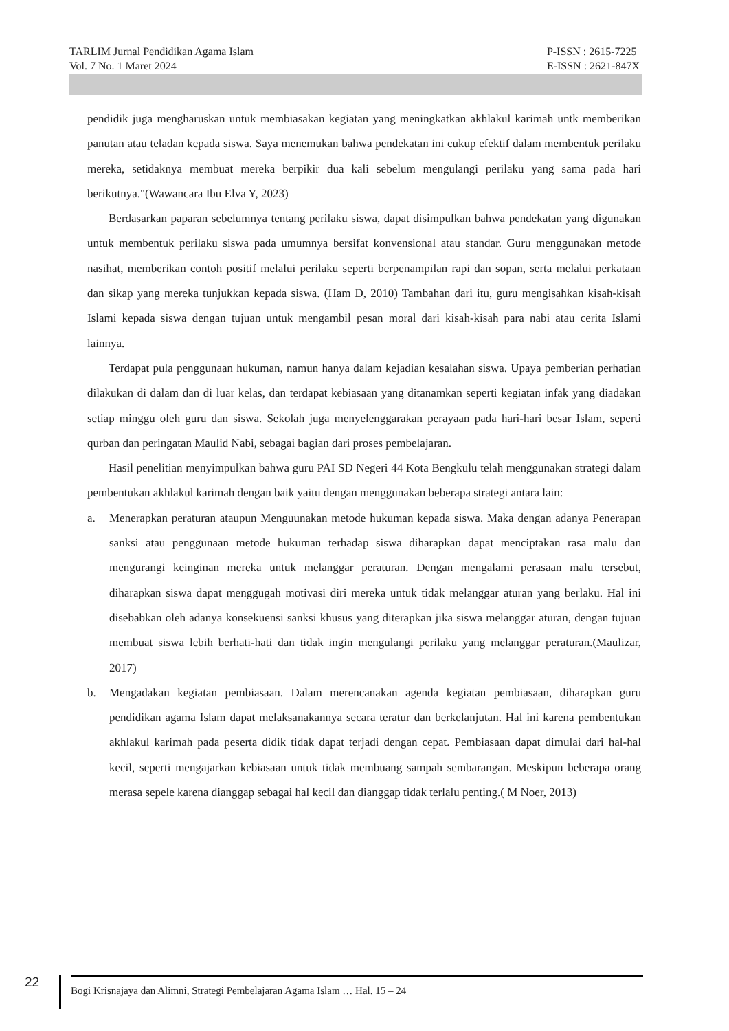TARLIM Jurnal Pendidikan Agama Islam
Vol. 7 No. 1 Maret 2024
P-ISSN : 2615-7225
E-ISSN : 2621-847X
pendidik juga mengharuskan untuk membiasakan kegiatan yang meningkatkan akhlakul karimah untk memberikan panutan atau teladan kepada siswa. Saya menemukan bahwa pendekatan ini cukup efektif dalam membentuk perilaku mereka, setidaknya membuat mereka berpikir dua kali sebelum mengulangi perilaku yang sama pada hari berikutnya."(Wawancara Ibu Elva Y, 2023)
Berdasarkan paparan sebelumnya tentang perilaku siswa, dapat disimpulkan bahwa pendekatan yang digunakan untuk membentuk perilaku siswa pada umumnya bersifat konvensional atau standar. Guru menggunakan metode nasihat, memberikan contoh positif melalui perilaku seperti berpenampilan rapi dan sopan, serta melalui perkataan dan sikap yang mereka tunjukkan kepada siswa. (Ham D, 2010) Tambahan dari itu, guru mengisahkan kisah-kisah Islami kepada siswa dengan tujuan untuk mengambil pesan moral dari kisah-kisah para nabi atau cerita Islami lainnya.
Terdapat pula penggunaan hukuman, namun hanya dalam kejadian kesalahan siswa. Upaya pemberian perhatian dilakukan di dalam dan di luar kelas, dan terdapat kebiasaan yang ditanamkan seperti kegiatan infak yang diadakan setiap minggu oleh guru dan siswa. Sekolah juga menyelenggarakan perayaan pada hari-hari besar Islam, seperti qurban dan peringatan Maulid Nabi, sebagai bagian dari proses pembelajaran.
Hasil penelitian menyimpulkan bahwa guru PAI SD Negeri 44 Kota Bengkulu telah menggunakan strategi dalam pembentukan akhlakul karimah dengan baik yaitu dengan menggunakan beberapa strategi antara lain:
a. Menerapkan peraturan ataupun Menguunakan metode hukuman kepada siswa. Maka dengan adanya Penerapan sanksi atau penggunaan metode hukuman terhadap siswa diharapkan dapat menciptakan rasa malu dan mengurangi keinginan mereka untuk melanggar peraturan. Dengan mengalami perasaan malu tersebut, diharapkan siswa dapat menggugah motivasi diri mereka untuk tidak melanggar aturan yang berlaku. Hal ini disebabkan oleh adanya konsekuensi sanksi khusus yang diterapkan jika siswa melanggar aturan, dengan tujuan membuat siswa lebih berhati-hati dan tidak ingin mengulangi perilaku yang melanggar peraturan.(Maulizar, 2017)
b. Mengadakan kegiatan pembiasaan. Dalam merencanakan agenda kegiatan pembiasaan, diharapkan guru pendidikan agama Islam dapat melaksanakannya secara teratur dan berkelanjutan. Hal ini karena pembentukan akhlakul karimah pada peserta didik tidak dapat terjadi dengan cepat. Pembiasaan dapat dimulai dari hal-hal kecil, seperti mengajarkan kebiasaan untuk tidak membuang sampah sembarangan. Meskipun beberapa orang merasa sepele karena dianggap sebagai hal kecil dan dianggap tidak terlalu penting.( M Noer, 2013)
22
Bogi Krisnajaya dan Alimni, Strategi Pembelajaran Agama Islam … Hal. 15 – 24